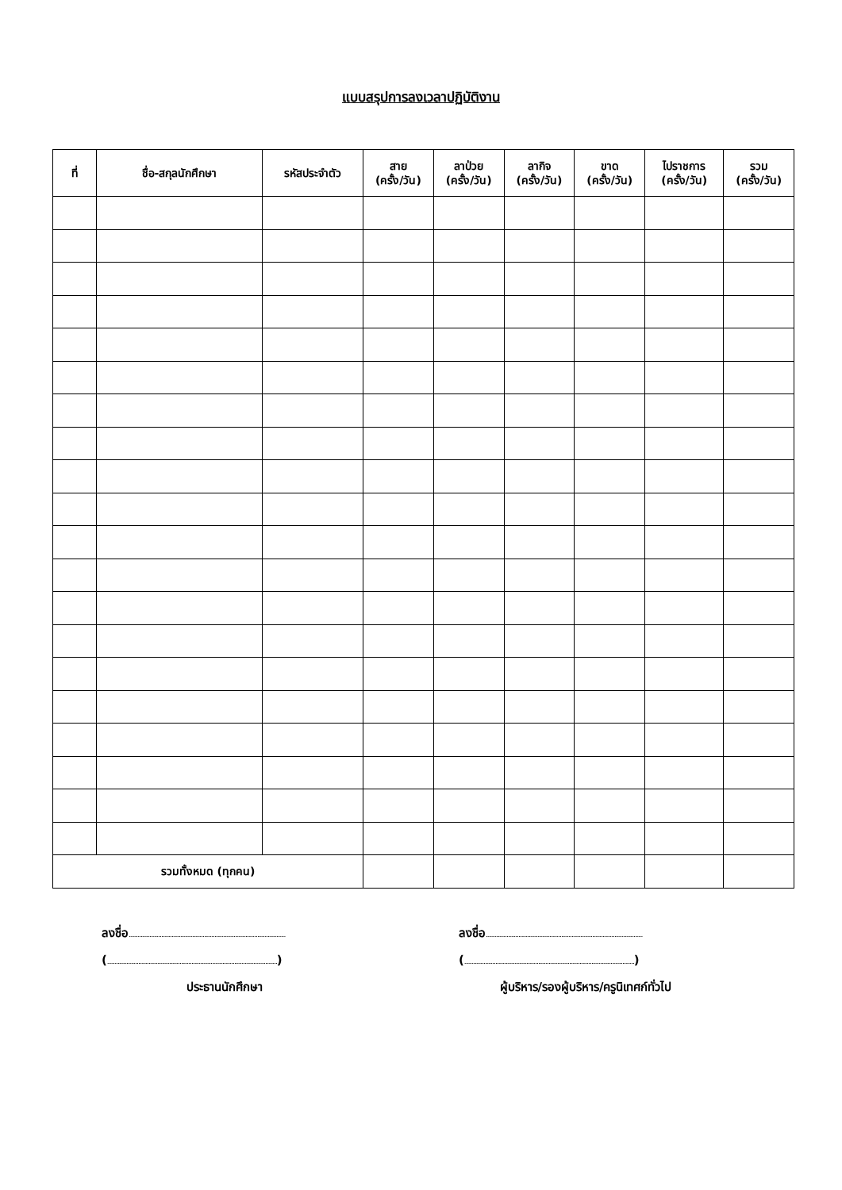แบบสรุปการลงเวลาปฏิบัติงาน
| ที่ | ชื่อ-สกุลนักศึกษา | รหัสประจำตัว | สาย (ครั้ง/วัน) | ลาป่วย (ครั้ง/วัน) | ลากิจ (ครั้ง/วัน) | ขาด (ครั้ง/วัน) | ไปราชการ (ครั้ง/วัน) | รวม (ครั้ง/วัน) |
| --- | --- | --- | --- | --- | --- | --- | --- | --- |
| รวมทั้งหมด (ทุกคน) | | | | | | | | |
ลงชื่อ..........................................................................................................
(...................................................................................................................)
ประธานนักศึกษา
ลงชื่อ..........................................................................................................
(...................................................................................................................)
ผู้บริหาร/รองผู้บริหาร/ครูนิเทศก์ทั่วไป